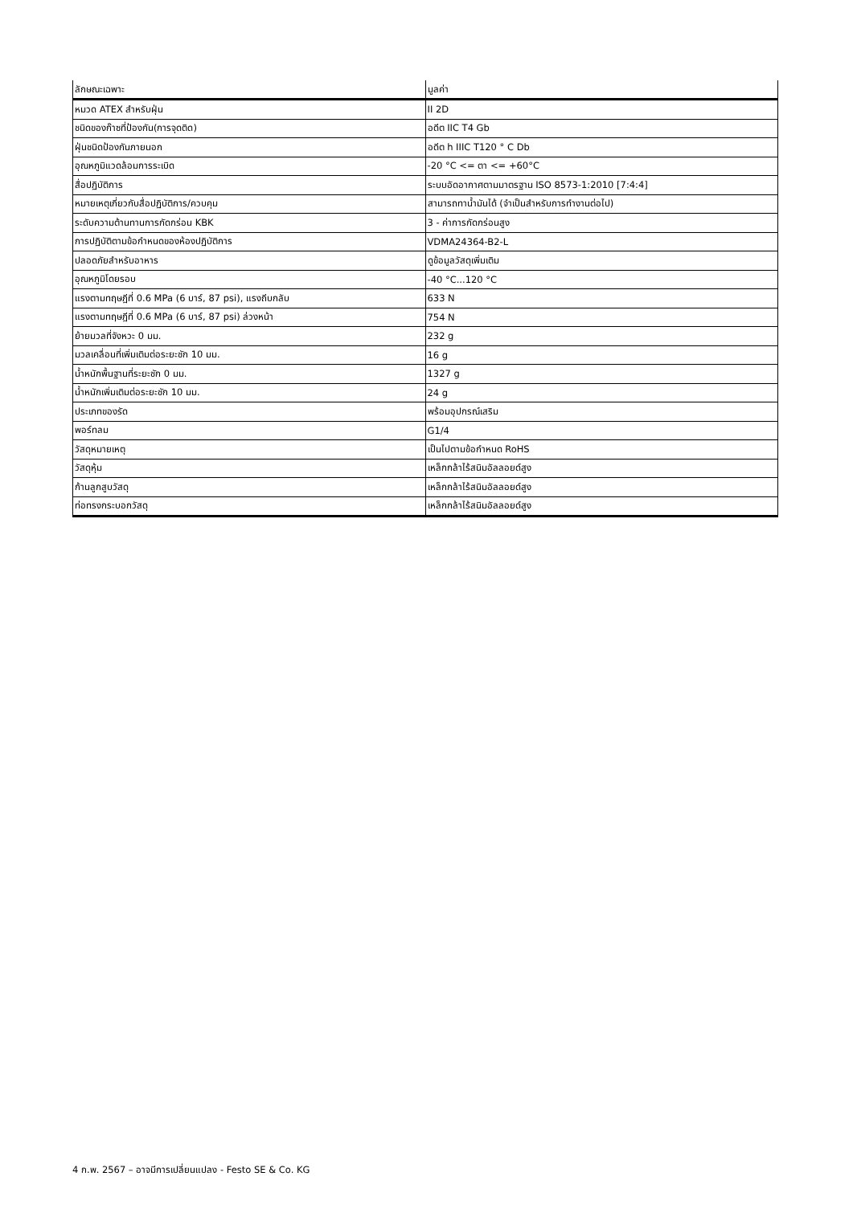| ลักษณะเฉพาะ | มูลค่า |
| --- | --- |
| หมวด ATEX สำหรับฝุ่น | II 2D |
| ชนิดของก๊าซที่ป้องกัน(การจุดติด) | อดีต IIC T4 Gb |
| ฝุ่นชนิดป้องกันภายนอก | อดีต h IIIC T120 ° C Db |
| อุณหภูมิแวดล้อมการระเบิด | -20 °C <= ตา <= +60°C |
| สื่อปฏิบัติการ | ระบบอัดอากาศตามมาตรฐาน ISO 8573-1:2010 [7:4:4] |
| หมายเหตุเกี่ยวกับสื่อปฏิบัติการ/ควบคุม | สามารถทาน้ำมันได้ (จำเป็นสำหรับการทำงานต่อไป) |
| ระดับความต้านทานการกัดกร่อน KBK | 3 - ค่าการกัดกร่อนสูง |
| การปฏิบัติตามข้อกำหนดของห้องปฏิบัติการ | VDMA24364-B2-L |
| ปลอดภัยสำหรับอาหาร | ดูข้อมูลวัสดุเพิ่มเติม |
| อุณหภูมิโดยรอบ | -40 °C...120 °C |
| แรงตามทฤษฎีที่ 0.6 MPa (6 บาร์, 87 psi), แรงถีบกลับ | 633 N |
| แรงตามทฤษฎีที่ 0.6 MPa (6 บาร์, 87 psi) ล่วงหน้า | 754 N |
| ย้ายมวลที่จังหวะ 0 มม. | 232 g |
| มวลเคลื่อนที่เพิ่มเติมต่อระยะชัก 10 มม. | 16 g |
| น้ำหนักพื้นฐานที่ระยะชัก 0 มม. | 1327 g |
| น้ำหนักเพิ่มเติมต่อระยะชัก 10 มม. | 24 g |
| ประเภทของรัด | พร้อมอุปกรณ์เสริม |
| พอร์ทลม | G1/4 |
| วัสดุหมายเหตุ | เป็นไปตามข้อกำหนด RoHS |
| วัสดุหุ้ม | เหล็กกล้าไร้สนิมอัลลอยด์สูง |
| ก้านลูกสูบวัสดุ | เหล็กกล้าไร้สนิมอัลลอยด์สูง |
| ท่อทรงกระบอกวัสดุ | เหล็กกล้าไร้สนิมอัลลอยด์สูง |
4 ก.พ. 2567 – อาจมีการเปลี่ยนแปลง - Festo SE & Co. KG